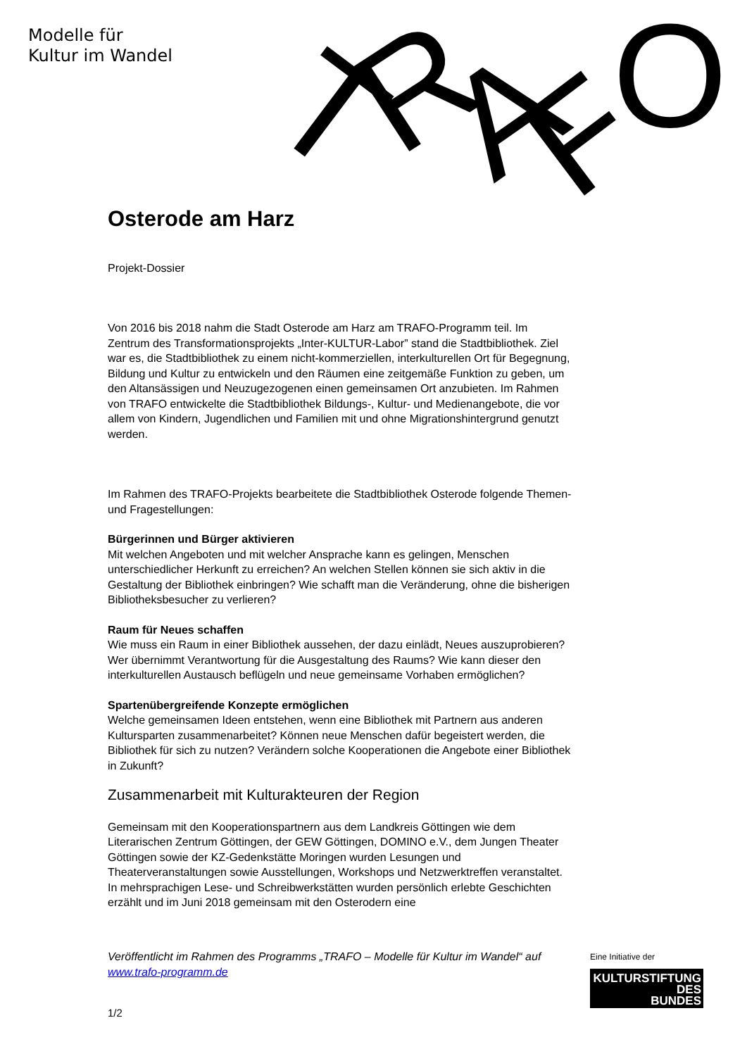Modelle für
Kultur im Wandel
T
R
A
F
O
Osterode am Harz
Projekt-Dossier
Von 2016 bis 2018 nahm die Stadt Osterode am Harz am TRAFO-Programm teil. Im Zentrum des Transformationsprojekts „Inter-KULTUR-Labor” stand die Stadtbibliothek. Ziel war es, die Stadtbibliothek zu einem nicht-kommerziellen, interkulturellen Ort für Begegnung, Bildung und Kultur zu entwickeln und den Räumen eine zeitgemäße Funktion zu geben, um den Altansässigen und Neuzugezogenen einen gemeinsamen Ort anzubieten. Im Rahmen von TRAFO entwickelte die Stadtbibliothek Bildungs-, Kultur- und Medienangebote, die vor allem von Kindern, Jugendlichen und Familien mit und ohne Migrationshintergrund genutzt werden.
Im Rahmen des TRAFO-Projekts bearbeitete die Stadtbibliothek Osterode folgende Themen- und Fragestellungen:
Bürgerinnen und Bürger aktivieren
Mit welchen Angeboten und mit welcher Ansprache kann es gelingen, Menschen unterschiedlicher Herkunft zu erreichen? An welchen Stellen können sie sich aktiv in die Gestaltung der Bibliothek einbringen? Wie schafft man die Veränderung, ohne die bisherigen Bibliotheksbesucher zu verlieren?
Raum für Neues schaffen
Wie muss ein Raum in einer Bibliothek aussehen, der dazu einlädt, Neues auszuprobieren? Wer übernimmt Verantwortung für die Ausgestaltung des Raums? Wie kann dieser den interkulturellen Austausch beflügeln und neue gemeinsame Vorhaben ermöglichen?
Spartenübergreifende Konzepte ermöglichen
Welche gemeinsamen Ideen entstehen, wenn eine Bibliothek mit Partnern aus anderen Kultursparten zusammenarbeitet? Können neue Menschen dafür begeistert werden, die Bibliothek für sich zu nutzen? Verändern solche Kooperationen die Angebote einer Bibliothek in Zukunft?
Zusammenarbeit mit Kulturakteuren der Region
Gemeinsam mit den Kooperationspartnern aus dem Landkreis Göttingen wie dem Literarischen Zentrum Göttingen, der GEW Göttingen, DOMINO e.V., dem Jungen Theater Göttingen sowie der KZ-Gedenkstätte Moringen wurden Lesungen und Theaterveranstaltungen sowie Ausstellungen, Workshops und Netzwerktreffen veranstaltet. In mehrsprachigen Lese- und Schreibwerkstätten wurden persönlich erlebte Geschichten erzählt und im Juni 2018 gemeinsam mit den Osterodern eine
Veröffentlicht im Rahmen des Programms „TRAFO – Modelle für Kultur im Wandel“ auf www.trafo-programm.de
1/2
Eine Initiative der
KULTURSTIFTUNG
DES
BUNDES